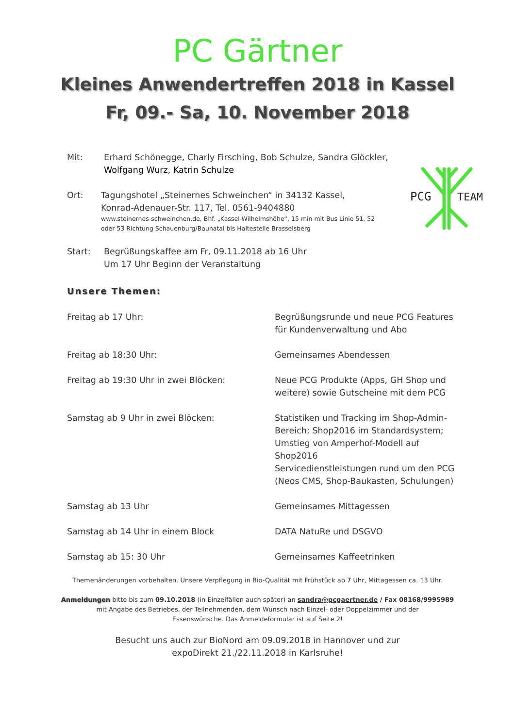PC Gärtner
Kleines Anwendertreffen 2018 in Kassel
Fr, 09.- Sa, 10. November 2018
Mit: Erhard Schönegge, Charly Firsching, Bob Schulze, Sandra Glöckler,
Wolfgang Wurz, Katrin Schulze
Ort: Tagungshotel „Steinernes Schweinchen“ in 34132 Kassel,
Konrad-Adenauer-Str. 117, Tel. 0561-9404880
www.steinernes-schweinchen.de, Bhf. „Kassel-Wilhelmshöhe“, 15 min mit Bus Linie 51, 52
oder 53 Richtung Schauenburg/Baunatal bis Haltestelle Brasselsberg
Start: Begrüßungskaffee am Fr, 09.11.2018 ab 16 Uhr
Um 17 Uhr Beginn der Veranstaltung
PCG
TEAM
Unsere Themen:
| Freitag ab 17 Uhr: | Begrüßungsrunde und neue PCG Features für Kundenverwaltung und Abo |
| Freitag ab 18:30 Uhr: | Gemeinsames Abendessen |
| Freitag ab 19:30 Uhr in zwei Blöcken: | Neue PCG Produkte (Apps, GH Shop und weitere) sowie Gutscheine mit dem PCG |
| Samstag ab 9 Uhr in zwei Blöcken: | Statistiken und Tracking im Shop-Admin- Bereich; Shop2016 im Standardsystem; Umstieg von Amperhof-Modell auf Shop2016 Servicedienstleistungen rund um den PCG (Neos CMS, Shop-Baukasten, Schulungen) |
| Samstag ab 13 Uhr | Gemeinsames Mittagessen |
| Samstag ab 14 Uhr in einem Block | DATA NatuRe und DSGVO |
| Samstag ab 15: 30 Uhr | Gemeinsames Kaffeetrinken |
Themenänderungen vorbehalten. Unsere Verpflegung in Bio-Qualität mit Frühstück ab 7 Uhr, Mittagessen ca. 13 Uhr.
Anmeldungen bitte bis zum 09.10.2018 (in Einzelfällen auch später) an sandra@pcgaertner.de / Fax 08168/9995989
mit Angabe des Betriebes, der Teilnehmenden, dem Wunsch nach Einzel- oder Doppelzimmer und der
Essenswünsche. Das Anmeldeformular ist auf Seite 2!
Besucht uns auch zur BioNord am 09.09.2018 in Hannover und zur
expoDirekt 21./22.11.2018 in Karlsruhe!